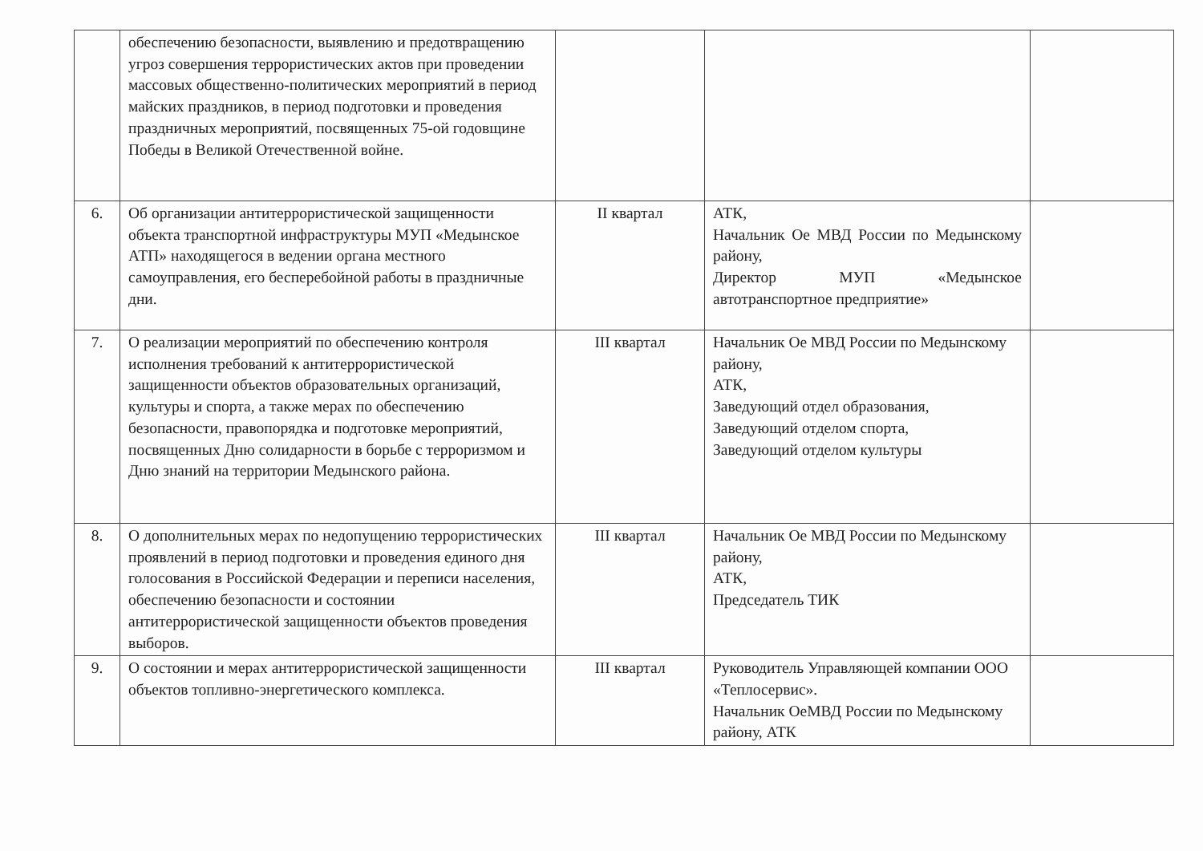| | обеспечению безопасности, выявлению и предотвращению угроз совершения террористических актов при проведении массовых общественно-политических мероприятий в период майских праздников, в период подготовки и проведения праздничных мероприятий, посвященных 75-ой годовщине Победы в Великой Отечественной войне. | | | |
| 6. | Об организации антитеррористической защищенности объекта транспортной инфраструктуры МУП «Медынское АТП» находящегося в ведении органа местного самоуправления, его бесперебойной работы в праздничные дни. | II квартал | АТК, Начальник Ое МВД России по Медынскому району, Директор МУП «Медынское автотранспортное предприятие» | |
| 7. | О реализации мероприятий по обеспечению контроля исполнения требований к антитеррористической защищенности объектов образовательных организаций, культуры и спорта, а также мерах по обеспечению безопасности, правопорядка и подготовке мероприятий, посвященных Дню солидарности в борьбе с терроризмом и Дню знаний на территории Медынского района. | III квартал | Начальник Ое МВД России по Медынскому району, АТК, Заведующий отдел образования, Заведующий отделом спорта, Заведующий отделом культуры | |
| 8. | О дополнительных мерах по недопущению террористических проявлений в период подготовки и проведения единого дня голосования в Российской Федерации и переписи населения, обеспечению безопасности и состоянии антитеррористической защищенности объектов проведения выборов. | III квартал | Начальник Ое МВД России по Медынскому району, АТК, Председатель ТИК | |
| 9. | О состоянии и мерах антитеррористической защищенности объектов топливно-энергетического комплекса. | III квартал | Руководитель Управляющей компании ООО «Теплосервис». Начальник ОеМВД России по Медынскому району, АТК | |